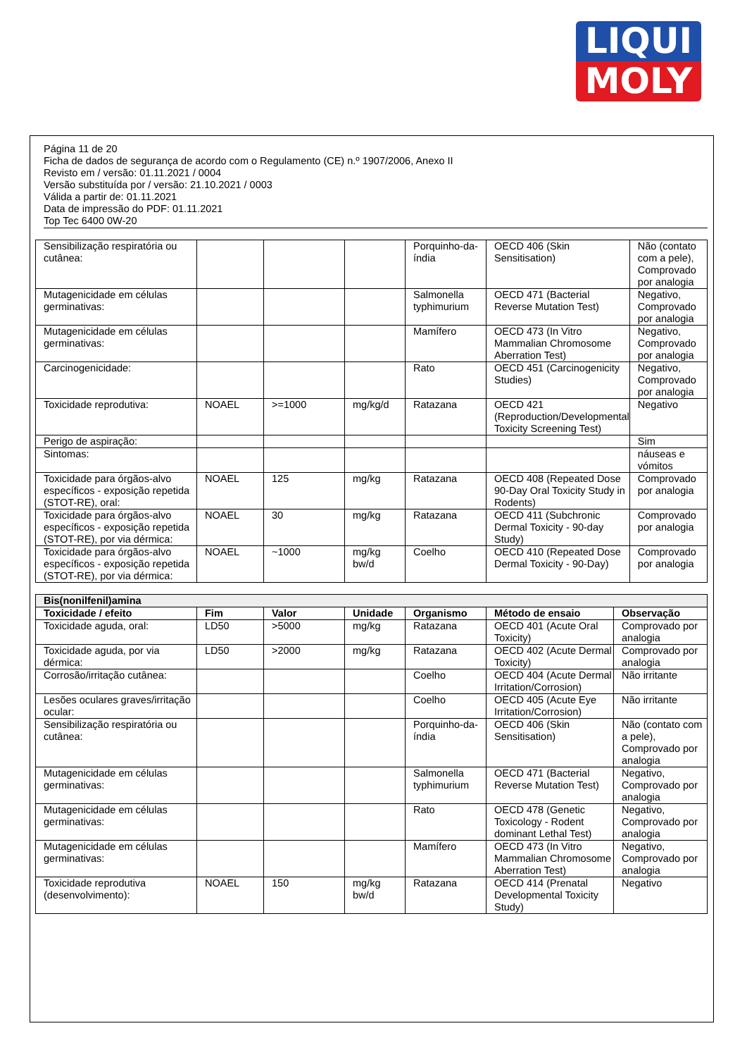LIQUI
MOLY
Página 11 de 20
Ficha de dados de segurança de acordo com o Regulamento (CE) n.º 1907/2006, Anexo II
Revisto em / versão: 01.11.2021 / 0004
Versão substituída por / versão: 21.10.2021 / 0003
Válida a partir de: 01.11.2021
Data de impressão do PDF: 01.11.2021
Top Tec 6400 0W-20
| Sensibilização respiratória ou cutânea: | | | | Porquinho-da-índia | OECD 406 (Skin Sensitisation) | Não (contato com a pele), Comprovado por analogia |
| Mutagenicidade em células germinativas: | | | | Salmonella typhimurium | OECD 471 (Bacterial Reverse Mutation Test) | Negativo, Comprovado por analogia |
| Mutagenicidade em células germinativas: | | | | Mamífero | OECD 473 (In Vitro Mammalian Chromosome Aberration Test) | Negativo, Comprovado por analogia |
| Carcinogenicidade: | | | | Rato | OECD 451 (Carcinogenicity Studies) | Negativo, Comprovado por analogia |
| Toxicidade reprodutiva: | NOAEL | >=1000 | mg/kg/d | Ratazana | OECD 421 (Reproduction/Developmental Toxicity Screening Test) | Negativo |
| Perigo de aspiração: | | | | | | Sim |
| Sintomas: | | | | | | náuseas e vómitos |
| Toxicidade para órgãos-alvo específicos - exposição repetida (STOT-RE), oral: | NOAEL | 125 | mg/kg | Ratazana | OECD 408 (Repeated Dose 90-Day Oral Toxicity Study in Rodents) | Comprovado por analogia |
| Toxicidade para órgãos-alvo específicos - exposição repetida (STOT-RE), por via dérmica: | NOAEL | 30 | mg/kg | Ratazana | OECD 411 (Subchronic Dermal Toxicity - 90-day Study) | Comprovado por analogia |
| Toxicidade para órgãos-alvo específicos - exposição repetida (STOT-RE), por via dérmica: | NOAEL | ~1000 | mg/kg bw/d | Coelho | OECD 410 (Repeated Dose Dermal Toxicity - 90-Day) | Comprovado por analogia |
| Bis(nonilfenil)amina | | | | | | |
| Toxicidade / efeito | Fim | Valor | Unidade | Organismo | Método de ensaio | Observação |
| Toxicidade aguda, oral: | LD50 | >5000 | mg/kg | Ratazana | OECD 401 (Acute Oral Toxicity) | Comprovado por analogia |
| Toxicidade aguda, por via dérmica: | LD50 | >2000 | mg/kg | Ratazana | OECD 402 (Acute Dermal Toxicity) | Comprovado por analogia |
| Corrosão/irritação cutânea: | | | | Coelho | OECD 404 (Acute Dermal Irritation/Corrosion) | Não irritante |
| Lesões oculares graves/irritação ocular: | | | | Coelho | OECD 405 (Acute Eye Irritation/Corrosion) | Não irritante |
| Sensibilização respiratória ou cutânea: | | | | Porquinho-da-índia | OECD 406 (Skin Sensitisation) | Não (contato com a pele), Comprovado por analogia |
| Mutagenicidade em células germinativas: | | | | Salmonella typhimurium | OECD 471 (Bacterial Reverse Mutation Test) | Negativo, Comprovado por analogia |
| Mutagenicidade em células germinativas: | | | | Rato | OECD 478 (Genetic Toxicology - Rodent dominant Lethal Test) | Negativo, Comprovado por analogia |
| Mutagenicidade em células germinativas: | | | | Mamífero | OECD 473 (In Vitro Mammalian Chromosome Aberration Test) | Negativo, Comprovado por analogia |
| Toxicidade reprodutiva (desenvolvimento): | NOAEL | 150 | mg/kg bw/d | Ratazana | OECD 414 (Prenatal Developmental Toxicity Study) | Negativo |